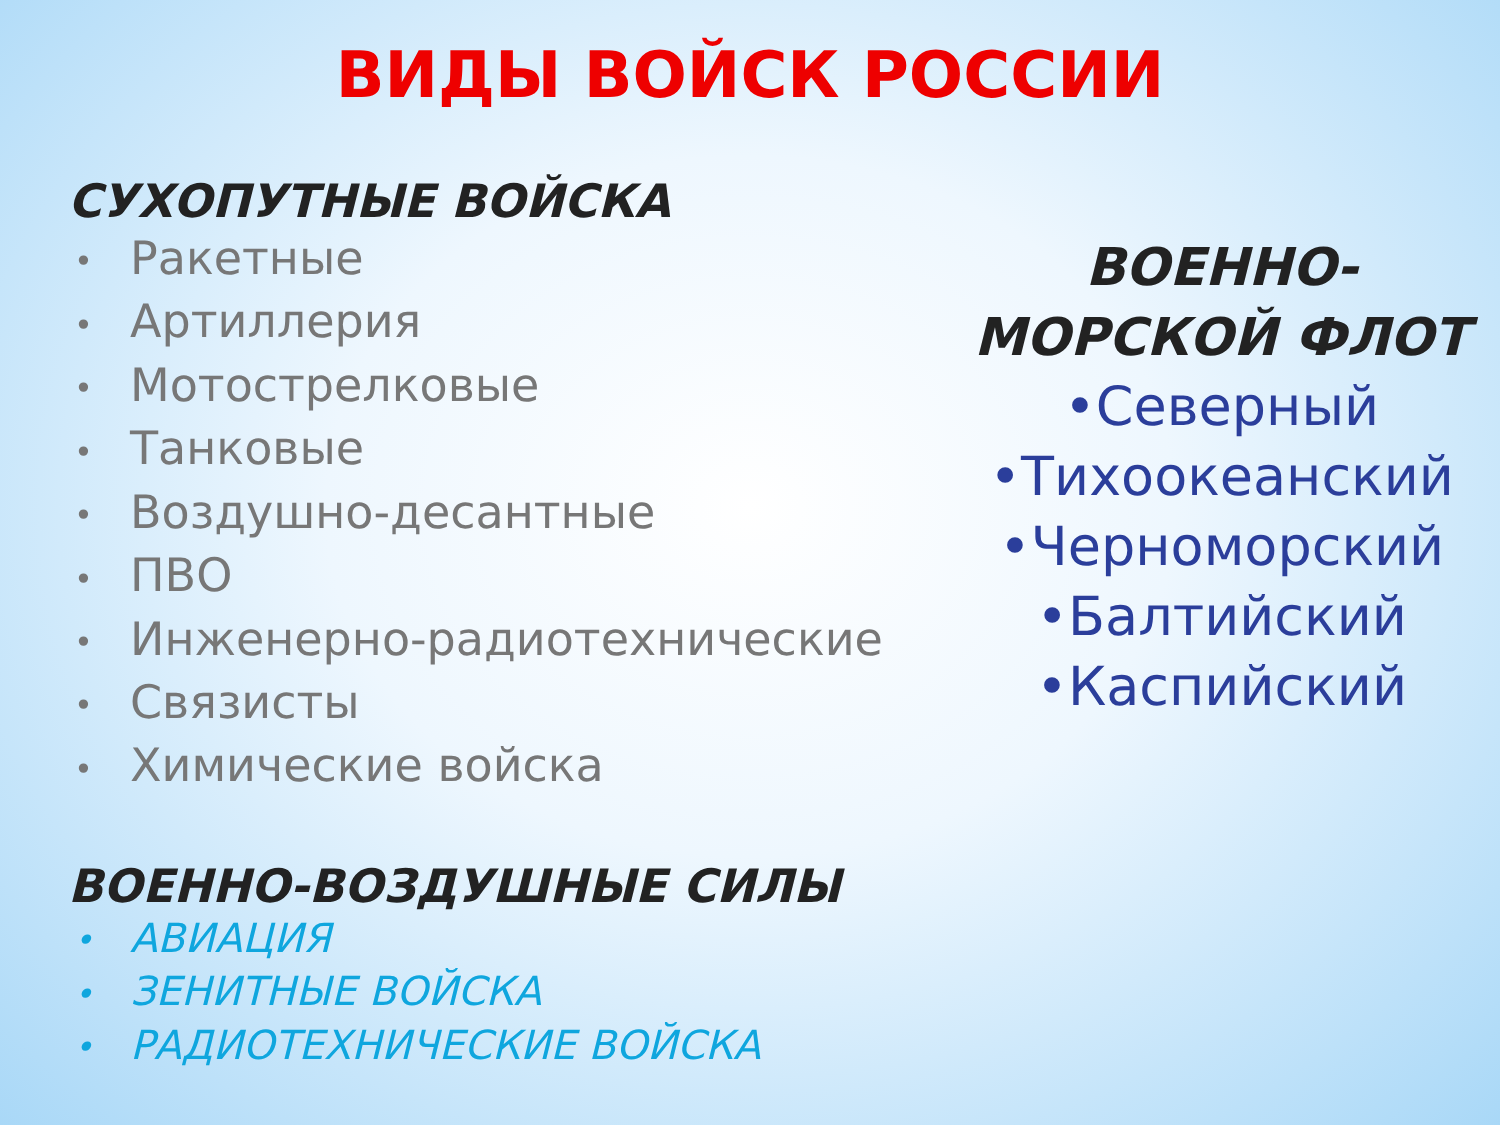ВИДЫ ВОЙСК РОССИИ
СУХОПУТНЫЕ ВОЙСКА
• Ракетные
• Артиллерия
• Мотострелковые
• Танковые
• Воздушно-десантные
• ПВО
• Инженерно-радиотехнические
• Связисты
• Химические войска
ВОЕННО-ВОЗДУШНЫЕ СИЛЫ
• АВИАЦИЯ
• ЗЕНИТНЫЕ ВОЙСКА
• РАДИОТЕХНИЧЕСКИЕ ВОЙСКА
ВОЕННО-МОРСКОЙ ФЛОТ
•Северный
•Тихоокеанский
•Черноморский
•Балтийский
•Каспийский